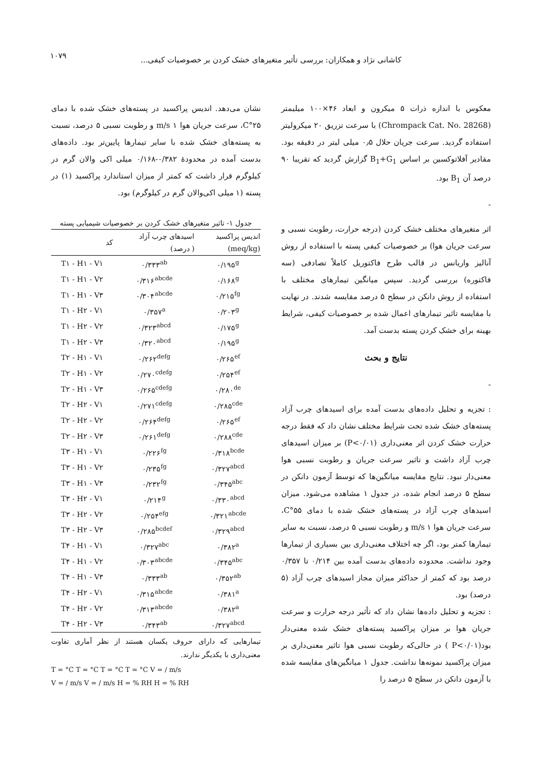۱۰۷۹
کاشانی نژاد و همکاران: بررسی تأثیر متغیرهای خشک کردن بر خصوصیات کیفی...
معکوس با اندازه ذرات ۵ میکرون و ابعاد ۴۶×۱۰۰ میلیمتر (Chrompack Cat. No. 28268) با سرعت تزریق ۲۰ میکرولیتر استفاده گردید. سرعت جریان حلال ۰٫۵ میلی لیتر در دقیقه بود. مقادیر آفلاتوکسین بر اساس B<sub>1</sub>+G<sub>1</sub> گزارش گردید که تقریبا ۹۰ درصد آن B<sub>1</sub> بود.
-
اثر متغیرهای مختلف خشک کردن (درجه حرارت، رطوبت نسبی و سرعت جریان هوا) بر خصوصیات کیفی پسته با استفاده از روش آنالیز واریانس در قالب طرح فاکتوریل کاملاً تصادفی (سه فاکتوره) بررسی گردید. سپس میانگین تیمارهای مختلف با استفاده از روش دانکن در سطح ۵ درصد مقایسه شدند. در نهایت با مقایسه تاثیر تیمارهای اعمال شده بر خصوصیات کیفی، شرایط بهینه برای خشک کردن پسته بدست آمد.
نتایج و بحث
-
: تجزیه و تحلیل داده‌های بدست آمده برای اسیدهای چرب آزاد پسته‌های خشک شده تحت شرایط مختلف نشان داد که فقط درجه حرارت خشک کردن اثر معنی‌داری (P<۰/۰۱) بر میزان اسیدهای چرب آزاد داشت و تاثیر سرعت جریان و رطوبت نسبی هوا معنی‌دار نبود. نتایج مقایسه میانگین‌ها که توسط آزمون دانکن در سطح ۵ درصد انجام شده، در جدول ۱ مشاهده می‌شود. میزان اسیدهای چرب آزاد در پسته‌های خشک شده با دمای ۵۵°C، سرعت جریان هوا ۱ m/s و رطوبت نسبی ۵ درصد، نسبت به سایر تیمارها کمتر بود، اگر چه اختلاف معنی‌داری بین بسیاری از تیمارها وجود نداشت. محدوده داده‌های بدست آمده بین ۰/۲۱۴ تا ۰/۳۵۷ درصد بود که کمتر از حداکثر میزان مجاز اسیدهای چرب آزاد (۵ درصد) بود.
: تجزیه و تحلیل داده‌ها نشان داد که تأثیر درجه حرارت و سرعت جریان هوا بر میزان پراکسید پسته‌های خشک شده معنی‌دار بود(P<۰/۰۱ ) در حالی‌که رطوبت نسبی هوا تاثیر معنی‌داری بر میزان پراکسید نمونه‌ها نداشت. جدول ۱ میانگین‌های مقایسه شده با آزمون دانکن در سطح ۵ درصد را
نشان می‌دهد. اندیس پراکسید در پسته‌های خشک شده با دمای ۲۵°C، سرعت جریان هوا ۱ m/s و رطوبت نسبی ۵ درصد، نسبت به پسته‌های خشک شده با سایر تیمارها پایین‌تر بود. داده‌های بدست آمده در محدودهٔ ۰/۳۸۲-۰/۱۶۸ میلی اکی والان گرم در کیلوگرم قرار داشت که کمتر از میزان استاندارد پراکسید (۱) در پسته (۱ میلی اکی‌والان گرم در کیلوگرم) بود.
جدول ۱- تاثیر متغیرهای خشک کردن بر خصوصیات شیمیایی پسته
| اندیس پراکسید (meq/kg) | اسیدهای چرب آزاد ( درصد) | کد |
| --- | --- | --- |
| ۰/۱۹۵<sup>g</sup> | ۰/۳۳۳<sup>ab</sup> | T۱ - H۱ - V۱ |
| ۰/۱۶۸<sup>g</sup> | ۰/۳۱۶<sup>abcde</sup> | T۱ - H۱ - V۲ |
| ۰/۲۱۵<sup>fg</sup> | ۰/۳۰۴<sup>abcde</sup> | T۱ - H۱ - V۳ |
| ۰/۲۰۳<sup>g</sup> | ۰/۳۵۷<sup>a</sup> | T۱ - H۲ - V۱ |
| ۰/۱۷۵<sup>g</sup> | ۰/۳۲۳<sup>abcd</sup> | T۱ - H۲ - V۲ |
| ۰/۱۹۵<sup>g</sup> | ۰/۳۲۰<sup>abcd</sup> | T۱ - H۲ - V۳ |
| ۰/۲۶۵<sup>ef</sup> | ۰/۲۶۲<sup>defg</sup> | T۲ - H۱ - V۱ |
| ۰/۲۵۴<sup>ef</sup> | ۰/۲۷۰<sup>cdefg</sup> | T۲ - H۱ - V۲ |
| ۰/۲۸۰<sup>de</sup> | ۰/۲۶۵<sup>cdefg</sup> | T۲ - H۱ - V۳ |
| ۰/۲۸۵<sup>cde</sup> | ۰/۲۷۱<sup>cdefg</sup> | T۲ - H۲ - V۱ |
| ۰/۲۶۵<sup>ef</sup> | ۰/۲۶۴<sup>defg</sup> | T۲ - H۲ - V۲ |
| ۰/۲۸۸<sup>cde</sup> | ۰/۲۶۱<sup>defg</sup> | T۲ - H۲ - V۳ |
| ۰/۳۱۸<sup>bcde</sup> | ۰/۲۲۶<sup>fg</sup> | T۳ - H۱ - V۱ |
| ۰/۳۲۷<sup>abcd</sup> | ۰/۲۳۵<sup>fg</sup> | T۳ - H۱ - V۲ |
| ۰/۳۴۵<sup>abc</sup> | ۰/۲۳۲<sup>fg</sup> | T۳ - H۱ - V۳ |
| ۰/۳۳۰<sup>abcd</sup> | ۰/۲۱۴<sup>g</sup> | T۳ - H۲ - V۱ |
| ۰/۳۲۱<sup>abcde</sup> | ۰/۲۵۴<sup>efg</sup> | T۳ - H۲ - V۲ |
| ۰/۳۲۹<sup>abcd</sup> | ۰/۲۸۵<sup>bcdef</sup> | T۳ - H۲ - V۳ |
| ۰/۳۸۲<sup>a</sup> | ۰/۳۲۷<sup>abc</sup> | T۴ - H۱ - V۱ |
| ۰/۳۴۵<sup>abc</sup> | ۰/۳۰۳<sup>abcde</sup> | T۴ - H۱ - V۲ |
| ۰/۳۵۲<sup>ab</sup> | ۰/۳۳۳<sup>ab</sup> | T۴ - H۱ - V۳ |
| ۰/۳۸۱<sup>a</sup> | ۰/۳۱۵<sup>abcde</sup> | T۴ - H۲ - V۱ |
| ۰/۳۸۲<sup>a</sup> | ۰/۳۱۳<sup>abcde</sup> | T۴ - H۲ - V۲ |
| ۰/۳۲۷<sup>abcd</sup> | ۰/۳۴۳<sup>ab</sup> | T۴ - H۲ - V۳ |
تیمارهایی که دارای حروف یکسان هستند از نظر آماری تفاوت معنی‌داری با یکدیگر ندارند.
T = °C T = °C T = °C T = °C V = / m/s
V = / m/s V = / m/s H = % RH H = % RH